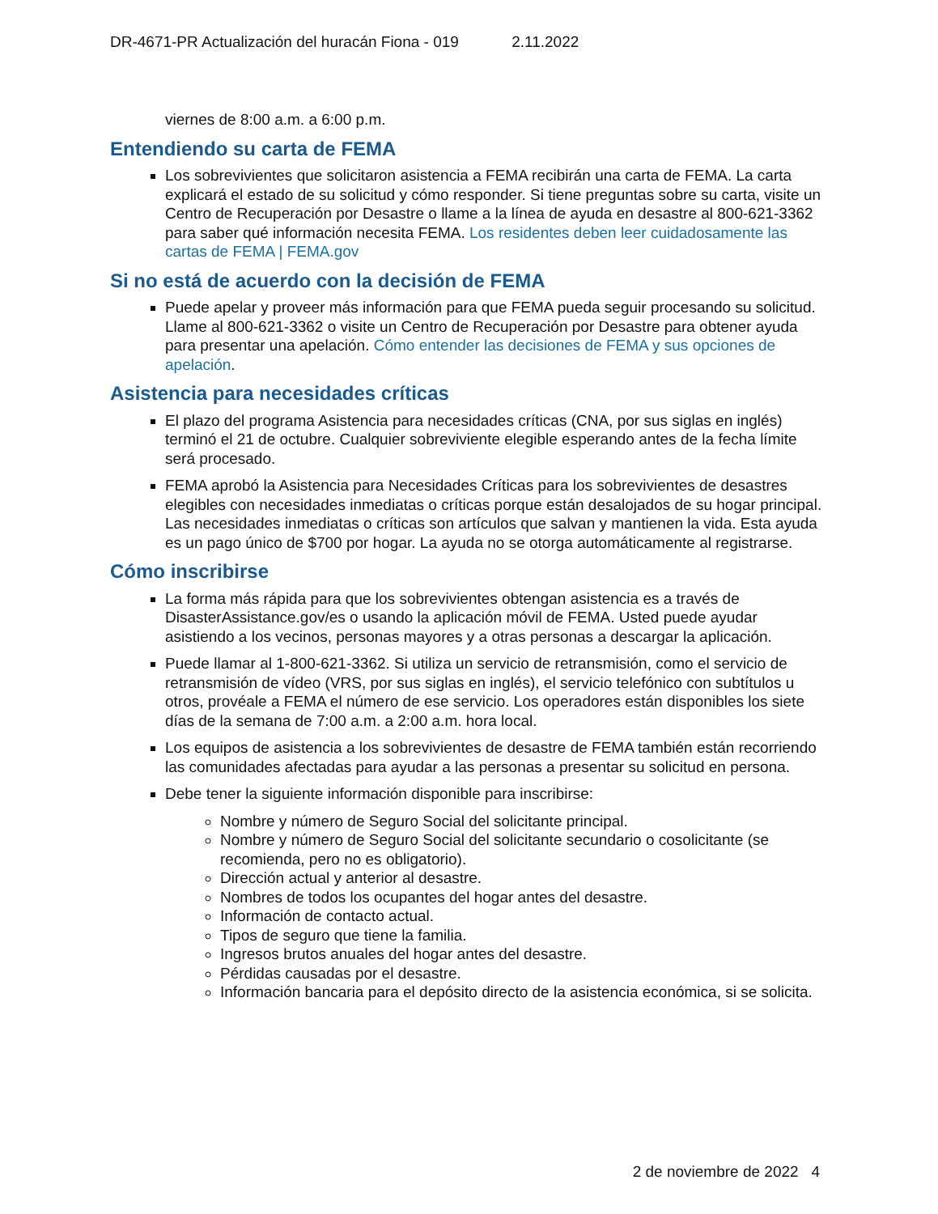DR-4671-PR Actualización del huracán Fiona - 019 2.11.2022
viernes de 8:00 a.m. a 6:00 p.m.
Entendiendo su carta de FEMA
Los sobrevivientes que solicitaron asistencia a FEMA recibirán una carta de FEMA. La carta explicará el estado de su solicitud y cómo responder. Si tiene preguntas sobre su carta, visite un Centro de Recuperación por Desastre o llame a la línea de ayuda en desastre al 800-621-3362 para saber qué información necesita FEMA. Los residentes deben leer cuidadosamente las cartas de FEMA | FEMA.gov
Si no está de acuerdo con la decisión de FEMA
Puede apelar y proveer más información para que FEMA pueda seguir procesando su solicitud. Llame al 800-621-3362 o visite un Centro de Recuperación por Desastre para obtener ayuda para presentar una apelación. Cómo entender las decisiones de FEMA y sus opciones de apelación.
Asistencia para necesidades críticas
El plazo del programa Asistencia para necesidades críticas (CNA, por sus siglas en inglés) terminó el 21 de octubre. Cualquier sobreviviente elegible esperando antes de la fecha límite será procesado.
FEMA aprobó la Asistencia para Necesidades Críticas para los sobrevivientes de desastres elegibles con necesidades inmediatas o críticas porque están desalojados de su hogar principal. Las necesidades inmediatas o críticas son artículos que salvan y mantienen la vida. Esta ayuda es un pago único de $700 por hogar. La ayuda no se otorga automáticamente al registrarse.
Cómo inscribirse
La forma más rápida para que los sobrevivientes obtengan asistencia es a través de DisasterAssistance.gov/es o usando la aplicación móvil de FEMA. Usted puede ayudar asistiendo a los vecinos, personas mayores y a otras personas a descargar la aplicación.
Puede llamar al 1-800-621-3362. Si utiliza un servicio de retransmisión, como el servicio de retransmisión de vídeo (VRS, por sus siglas en inglés), el servicio telefónico con subtítulos u otros, provéale a FEMA el número de ese servicio. Los operadores están disponibles los siete días de la semana de 7:00 a.m. a 2:00 a.m. hora local.
Los equipos de asistencia a los sobrevivientes de desastre de FEMA también están recorriendo las comunidades afectadas para ayudar a las personas a presentar su solicitud en persona.
Debe tener la siguiente información disponible para inscribirse:
Nombre y número de Seguro Social del solicitante principal.
Nombre y número de Seguro Social del solicitante secundario o cosolicitante (se recomienda, pero no es obligatorio).
Dirección actual y anterior al desastre.
Nombres de todos los ocupantes del hogar antes del desastre.
Información de contacto actual.
Tipos de seguro que tiene la familia.
Ingresos brutos anuales del hogar antes del desastre.
Pérdidas causadas por el desastre.
Información bancaria para el depósito directo de la asistencia económica, si se solicita.
2 de noviembre de 2022 4